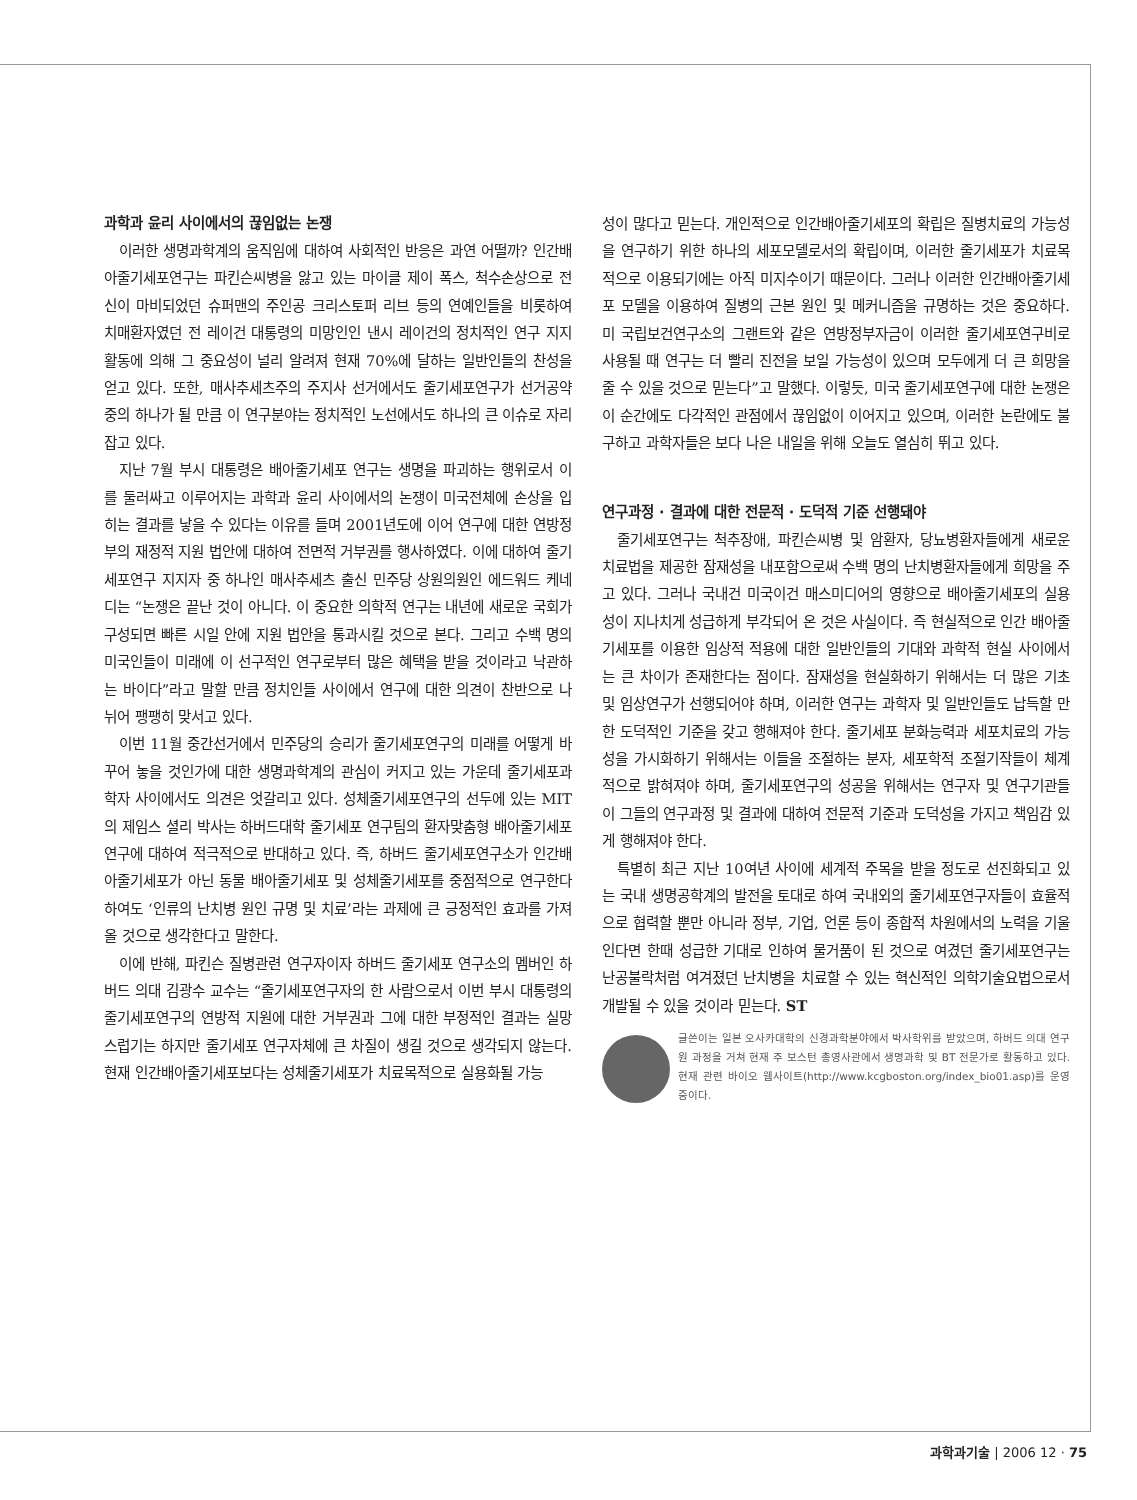과학과 윤리 사이에서의 끊임없는 논쟁
이러한 생명과학계의 움직임에 대하여 사회적인 반응은 과연 어떨까? 인간배아줄기세포연구는 파킨슨씨병을 앓고 있는 마이클 제이 폭스, 척수손상으로 전신이 마비되었던 슈퍼맨의 주인공 크리스토퍼 리브 등의 연예인들을 비롯하여 치매환자였던 전 레이건 대통령의 미망인인 낸시 레이건의 정치적인 연구 지지활동에 의해 그 중요성이 널리 알려져 현재 70%에 달하는 일반인들의 찬성을 얻고 있다. 또한, 매사추세츠주의 주지사 선거에서도 줄기세포연구가 선거공약 중의 하나가 될 만큼 이 연구분야는 정치적인 노선에서도 하나의 큰 이슈로 자리 잡고 있다.
지난 7월 부시 대통령은 배아줄기세포 연구는 생명을 파괴하는 행위로서 이를 둘러싸고 이루어지는 과학과 윤리 사이에서의 논쟁이 미국전체에 손상을 입히는 결과를 낳을 수 있다는 이유를 들며 2001년도에 이어 연구에 대한 연방정부의 재정적 지원 법안에 대하여 전면적 거부권를 행사하였다. 이에 대하여 줄기세포연구 지지자 중 하나인 매사추세츠 출신 민주당 상원의원인 에드워드 케네디는 “논쟁은 끝난 것이 아니다. 이 중요한 의학적 연구는 내년에 새로운 국회가 구성되면 빠른 시일 안에 지원 법안을 통과시킬 것으로 본다. 그리고 수백 명의 미국인들이 미래에 이 선구적인 연구로부터 많은 혜택을 받을 것이라고 낙관하는 바이다”라고 말할 만큼 정치인들 사이에서 연구에 대한 의견이 찬반으로 나뉘어 팽팽히 맞서고 있다.
이번 11월 중간선거에서 민주당의 승리가 줄기세포연구의 미래를 어떻게 바꾸어 놓을 것인가에 대한 생명과학계의 관심이 커지고 있는 가운데 줄기세포과학자 사이에서도 의견은 엇갈리고 있다. 성체줄기세포연구의 선두에 있는 MIT의 제임스 셜리 박사는 하버드대학 줄기세포 연구팀의 환자맞춤형 배아줄기세포연구에 대하여 적극적으로 반대하고 있다. 즉, 하버드 줄기세포연구소가 인간배아줄기세포가 아닌 동물 배아줄기세포 및 성체줄기세포를 중점적으로 연구한다 하여도 ‘인류의 난치병 원인 규명 및 치료’라는 과제에 큰 긍정적인 효과를 가져 올 것으로 생각한다고 말한다.
이에 반해, 파킨슨 질병관련 연구자이자 하버드 줄기세포 연구소의 멤버인 하버드 의대 김광수 교수는 “줄기세포연구자의 한 사람으로서 이번 부시 대통령의 줄기세포연구의 연방적 지원에 대한 거부권과 그에 대한 부정적인 결과는 실망스럽기는 하지만 줄기세포 연구자체에 큰 차질이 생길 것으로 생각되지 않는다. 현재 인간배아줄기세포보다는 성체줄기세포가 치료목적으로 실용화될 가능
성이 많다고 믿는다. 개인적으로 인간배아줄기세포의 확립은 질병치료의 가능성을 연구하기 위한 하나의 세포모델로서의 확립이며, 이러한 줄기세포가 치료목적으로 이용되기에는 아직 미지수이기 때문이다. 그러나 이러한 인간배아줄기세포 모델을 이용하여 질병의 근본 원인 및 메커니즘을 규명하는 것은 중요하다. 미 국립보건연구소의 그랜트와 같은 연방정부자금이 이러한 줄기세포연구비로 사용될 때 연구는 더 빨리 진전을 보일 가능성이 있으며 모두에게 더 큰 희망을 줄 수 있을 것으로 믿는다”고 말했다. 이렇듯, 미국 줄기세포연구에 대한 논쟁은 이 순간에도 다각적인 관점에서 끊임없이 이어지고 있으며, 이러한 논란에도 불구하고 과학자들은 보다 나은 내일을 위해 오늘도 열심히 뛰고 있다.
연구과정 · 결과에 대한 전문적 · 도덕적 기준 선행돼야
줄기세포연구는 척추장애, 파킨슨씨병 및 암환자, 당뇨병환자들에게 새로운 치료법을 제공한 잠재성을 내포함으로써 수백 명의 난치병환자들에게 희망을 주고 있다. 그러나 국내건 미국이건 매스미디어의 영향으로 배아줄기세포의 실용성이 지나치게 성급하게 부각되어 온 것은 사실이다. 즉 현실적으로 인간 배아줄기세포를 이용한 임상적 적용에 대한 일반인들의 기대와 과학적 현실 사이에서는 큰 차이가 존재한다는 점이다. 잠재성을 현실화하기 위해서는 더 많은 기초 및 임상연구가 선행되어야 하며, 이러한 연구는 과학자 및 일반인들도 납득할 만한 도덕적인 기준을 갖고 행해져야 한다. 줄기세포 분화능력과 세포치료의 가능성을 가시화하기 위해서는 이들을 조절하는 분자, 세포학적 조절기작들이 체계적으로 밝혀져야 하며, 줄기세포연구의 성공을 위해서는 연구자 및 연구기관들이 그들의 연구과정 및 결과에 대하여 전문적 기준과 도덕성을 가지고 책임감 있게 행해져야 한다.
특별히 최근 지난 10여년 사이에 세계적 주목을 받을 정도로 선진화되고 있는 국내 생명공학계의 발전을 토대로 하여 국내외의 줄기세포연구자들이 효율적으로 협력할 뿐만 아니라 정부, 기업, 언론 등이 종합적 차원에서의 노력을 기울인다면 한때 성급한 기대로 인하여 물거품이 된 것으로 여겼던 줄기세포연구는 난공불락처럼 여겨졌던 난치병을 치료할 수 있는 혁신적인 의학기술요법으로서 개발될 수 있을 것이라 믿는다. ST
글쓴이는 일본 오사카대학의 신경과학분야에서 박사학위를 받았으며, 하버드 의대 연구원 과정을 거쳐 현재 주 보스턴 총영사관에서 생명과학 및 BT 전문가로 활동하고 있다. 현재 관련 바이오 웹사이트(http://www.kcgboston.org/index_bio01.asp)를 운영중이다.
과학과기술 | 2006 12 · 75